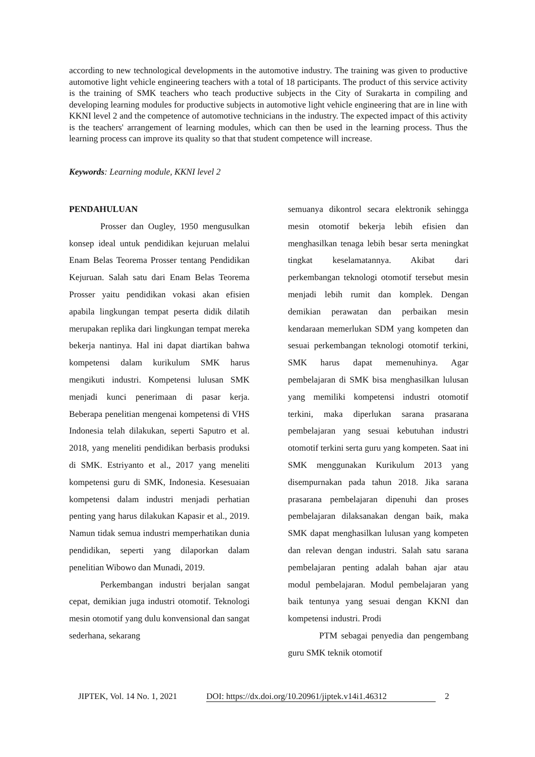according to new technological developments in the automotive industry. The training was given to productive automotive light vehicle engineering teachers with a total of 18 participants. The product of this service activity is the training of SMK teachers who teach productive subjects in the City of Surakarta in compiling and developing learning modules for productive subjects in automotive light vehicle engineering that are in line with KKNI level 2 and the competence of automotive technicians in the industry. The expected impact of this activity is the teachers' arrangement of learning modules, which can then be used in the learning process. Thus the learning process can improve its quality so that that student competence will increase.
Keywords: Learning module, KKNI level 2
PENDAHULUAN
Prosser dan Ougley, 1950 mengusulkan konsep ideal untuk pendidikan kejuruan melalui Enam Belas Teorema Prosser tentang Pendidikan Kejuruan. Salah satu dari Enam Belas Teorema Prosser yaitu pendidikan vokasi akan efisien apabila lingkungan tempat peserta didik dilatih merupakan replika dari lingkungan tempat mereka bekerja nantinya. Hal ini dapat diartikan bahwa kompetensi dalam kurikulum SMK harus mengikuti industri. Kompetensi lulusan SMK menjadi kunci penerimaan di pasar kerja. Beberapa penelitian mengenai kompetensi di VHS Indonesia telah dilakukan, seperti Saputro et al. 2018, yang meneliti pendidikan berbasis produksi di SMK. Estriyanto et al., 2017 yang meneliti kompetensi guru di SMK, Indonesia. Kesesuaian kompetensi dalam industri menjadi perhatian penting yang harus dilakukan Kapasir et al., 2019. Namun tidak semua industri memperhatikan dunia pendidikan, seperti yang dilaporkan dalam penelitian Wibowo dan Munadi, 2019.
Perkembangan industri berjalan sangat cepat, demikian juga industri otomotif. Teknologi mesin otomotif yang dulu konvensional dan sangat sederhana, sekarang
semuanya dikontrol secara elektronik sehingga mesin otomotif bekerja lebih efisien dan menghasilkan tenaga lebih besar serta meningkat tingkat keselamatannya. Akibat dari perkembangan teknologi otomotif tersebut mesin menjadi lebih rumit dan komplek. Dengan demikian perawatan dan perbaikan mesin kendaraan memerlukan SDM yang kompeten dan sesuai perkembangan teknologi otomotif terkini, SMK harus dapat memenuhinya. Agar pembelajaran di SMK bisa menghasilkan lulusan yang memiliki kompetensi industri otomotif terkini, maka diperlukan sarana prasarana pembelajaran yang sesuai kebutuhan industri otomotif terkini serta guru yang kompeten. Saat ini SMK menggunakan Kurikulum 2013 yang disempurnakan pada tahun 2018. Jika sarana prasarana pembelajaran dipenuhi dan proses pembelajaran dilaksanakan dengan baik, maka SMK dapat menghasilkan lulusan yang kompeten dan relevan dengan industri. Salah satu sarana pembelajaran penting adalah bahan ajar atau modul pembelajaran. Modul pembelajaran yang baik tentunya yang sesuai dengan KKNI dan kompetensi industri. Prodi
PTM sebagai penyedia dan pengembang guru SMK teknik otomotif
JIPTEK, Vol. 14 No. 1, 2021 DOI: https://dx.doi.org/10.20961/jiptek.v14i1.46312 2